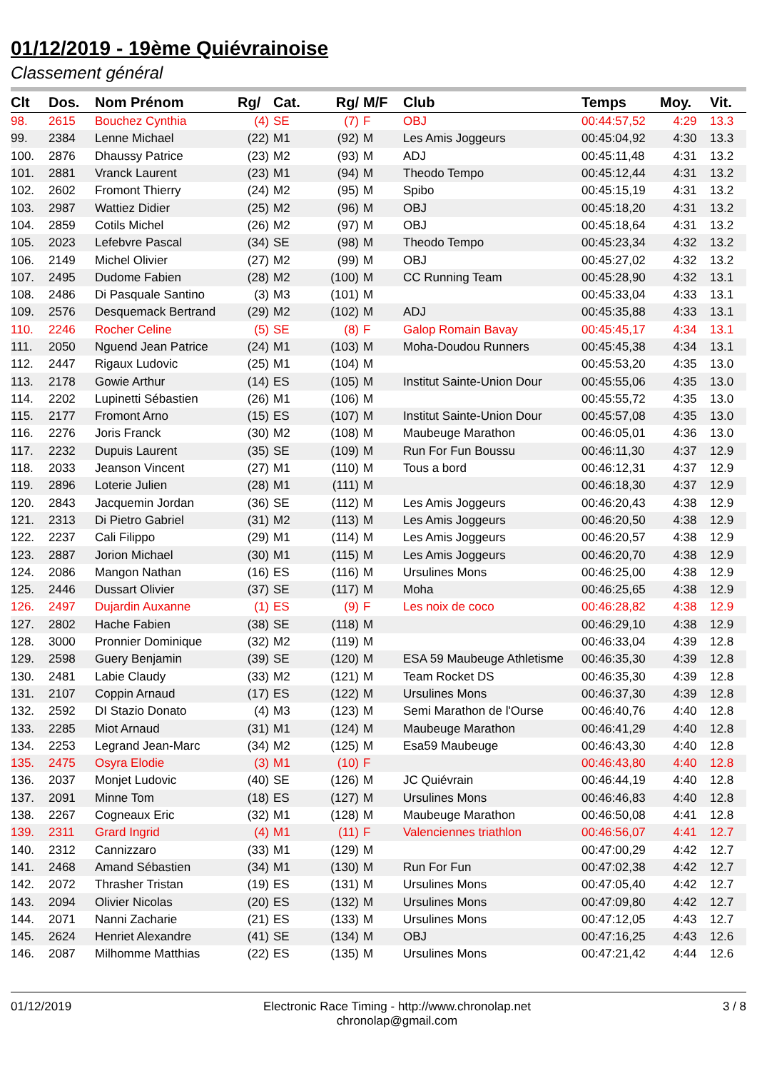01/12/2019 - 19ème Quiévrainoise
Classement général
| Clt | Dos. | Nom Prénom | Rg/ | Cat. | Rg/ | M/F | Club | Temps | Moy. | Vit. |
| --- | --- | --- | --- | --- | --- | --- | --- | --- | --- | --- |
| 98. | 2615 | Bouchez Cynthia | (4) | SE | (7) | F | OBJ | 00:44:57,52 | 4:29 | 13.3 |
| 99. | 2384 | Lenne Michael | (22) | M1 | (92) | M | Les Amis Joggeurs | 00:45:04,92 | 4:30 | 13.3 |
| 100. | 2876 | Dhaussy Patrice | (23) | M2 | (93) | M | ADJ | 00:45:11,48 | 4:31 | 13.2 |
| 101. | 2881 | Vranck Laurent | (23) | M1 | (94) | M | Theodo Tempo | 00:45:12,44 | 4:31 | 13.2 |
| 102. | 2602 | Fromont Thierry | (24) | M2 | (95) | M | Spibo | 00:45:15,19 | 4:31 | 13.2 |
| 103. | 2987 | Wattiez Didier | (25) | M2 | (96) | M | OBJ | 00:45:18,20 | 4:31 | 13.2 |
| 104. | 2859 | Cotils Michel | (26) | M2 | (97) | M | OBJ | 00:45:18,64 | 4:31 | 13.2 |
| 105. | 2023 | Lefebvre Pascal | (34) | SE | (98) | M | Theodo Tempo | 00:45:23,34 | 4:32 | 13.2 |
| 106. | 2149 | Michel Olivier | (27) | M2 | (99) | M | OBJ | 00:45:27,02 | 4:32 | 13.2 |
| 107. | 2495 | Dudome Fabien | (28) | M2 | (100) | M | CC Running Team | 00:45:28,90 | 4:32 | 13.1 |
| 108. | 2486 | Di Pasquale Santino | (3) | M3 | (101) | M | | 00:45:33,04 | 4:33 | 13.1 |
| 109. | 2576 | Desquemack Bertrand | (29) | M2 | (102) | M | ADJ | 00:45:35,88 | 4:33 | 13.1 |
| 110. | 2246 | Rocher Celine | (5) | SE | (8) | F | Galop Romain Bavay | 00:45:45,17 | 4:34 | 13.1 |
| 111. | 2050 | Nguend Jean Patrice | (24) | M1 | (103) | M | Moha-Doudou Runners | 00:45:45,38 | 4:34 | 13.1 |
| 112. | 2447 | Rigaux Ludovic | (25) | M1 | (104) | M | | 00:45:53,20 | 4:35 | 13.0 |
| 113. | 2178 | Gowie Arthur | (14) | ES | (105) | M | Institut Sainte-Union Dour | 00:45:55,06 | 4:35 | 13.0 |
| 114. | 2202 | Lupinetti Sébastien | (26) | M1 | (106) | M | | 00:45:55,72 | 4:35 | 13.0 |
| 115. | 2177 | Fromont Arno | (15) | ES | (107) | M | Institut Sainte-Union Dour | 00:45:57,08 | 4:35 | 13.0 |
| 116. | 2276 | Joris Franck | (30) | M2 | (108) | M | Maubeuge Marathon | 00:46:05,01 | 4:36 | 13.0 |
| 117. | 2232 | Dupuis Laurent | (35) | SE | (109) | M | Run For Fun Boussu | 00:46:11,30 | 4:37 | 12.9 |
| 118. | 2033 | Jeanson Vincent | (27) | M1 | (110) | M | Tous a bord | 00:46:12,31 | 4:37 | 12.9 |
| 119. | 2896 | Loterie Julien | (28) | M1 | (111) | M | | 00:46:18,30 | 4:37 | 12.9 |
| 120. | 2843 | Jacquemin Jordan | (36) | SE | (112) | M | Les Amis Joggeurs | 00:46:20,43 | 4:38 | 12.9 |
| 121. | 2313 | Di Pietro Gabriel | (31) | M2 | (113) | M | Les Amis Joggeurs | 00:46:20,50 | 4:38 | 12.9 |
| 122. | 2237 | Cali Filippo | (29) | M1 | (114) | M | Les Amis Joggeurs | 00:46:20,57 | 4:38 | 12.9 |
| 123. | 2887 | Jorion Michael | (30) | M1 | (115) | M | Les Amis Joggeurs | 00:46:20,70 | 4:38 | 12.9 |
| 124. | 2086 | Mangon Nathan | (16) | ES | (116) | M | Ursulines Mons | 00:46:25,00 | 4:38 | 12.9 |
| 125. | 2446 | Dussart Olivier | (37) | SE | (117) | M | Moha | 00:46:25,65 | 4:38 | 12.9 |
| 126. | 2497 | Dujardin Auxanne | (1) | ES | (9) | F | Les noix de coco | 00:46:28,82 | 4:38 | 12.9 |
| 127. | 2802 | Hache Fabien | (38) | SE | (118) | M | | 00:46:29,10 | 4:38 | 12.9 |
| 128. | 3000 | Pronnier Dominique | (32) | M2 | (119) | M | | 00:46:33,04 | 4:39 | 12.8 |
| 129. | 2598 | Guery Benjamin | (39) | SE | (120) | M | ESA 59 Maubeuge Athletisme | 00:46:35,30 | 4:39 | 12.8 |
| 130. | 2481 | Labie Claudy | (33) | M2 | (121) | M | Team Rocket DS | 00:46:35,30 | 4:39 | 12.8 |
| 131. | 2107 | Coppin Arnaud | (17) | ES | (122) | M | Ursulines Mons | 00:46:37,30 | 4:39 | 12.8 |
| 132. | 2592 | DI Stazio Donato | (4) | M3 | (123) | M | Semi Marathon de l'Ourse | 00:46:40,76 | 4:40 | 12.8 |
| 133. | 2285 | Miot Arnaud | (31) | M1 | (124) | M | Maubeuge Marathon | 00:46:41,29 | 4:40 | 12.8 |
| 134. | 2253 | Legrand Jean-Marc | (34) | M2 | (125) | M | Esa59 Maubeuge | 00:46:43,30 | 4:40 | 12.8 |
| 135. | 2475 | Osyra Elodie | (3) | M1 | (10) | F | | 00:46:43,80 | 4:40 | 12.8 |
| 136. | 2037 | Monjet Ludovic | (40) | SE | (126) | M | JC Quiévrain | 00:46:44,19 | 4:40 | 12.8 |
| 137. | 2091 | Minne Tom | (18) | ES | (127) | M | Ursulines Mons | 00:46:46,83 | 4:40 | 12.8 |
| 138. | 2267 | Cogneaux Eric | (32) | M1 | (128) | M | Maubeuge Marathon | 00:46:50,08 | 4:41 | 12.8 |
| 139. | 2311 | Grard Ingrid | (4) | M1 | (11) | F | Valenciennes triathlon | 00:46:56,07 | 4:41 | 12.7 |
| 140. | 2312 | Cannizzaro | (33) | M1 | (129) | M | | 00:47:00,29 | 4:42 | 12.7 |
| 141. | 2468 | Amand Sébastien | (34) | M1 | (130) | M | Run For Fun | 00:47:02,38 | 4:42 | 12.7 |
| 142. | 2072 | Thrasher Tristan | (19) | ES | (131) | M | Ursulines Mons | 00:47:05,40 | 4:42 | 12.7 |
| 143. | 2094 | Olivier Nicolas | (20) | ES | (132) | M | Ursulines Mons | 00:47:09,80 | 4:42 | 12.7 |
| 144. | 2071 | Nanni Zacharie | (21) | ES | (133) | M | Ursulines Mons | 00:47:12,05 | 4:43 | 12.7 |
| 145. | 2624 | Henriet Alexandre | (41) | SE | (134) | M | OBJ | 00:47:16,25 | 4:43 | 12.6 |
| 146. | 2087 | Milhomme Matthias | (22) | ES | (135) | M | Ursulines Mons | 00:47:21,42 | 4:44 | 12.6 |
01/12/2019 Electronic Race Timing - http://www.chronolap.net
chronolap@gmail.com 3 / 8